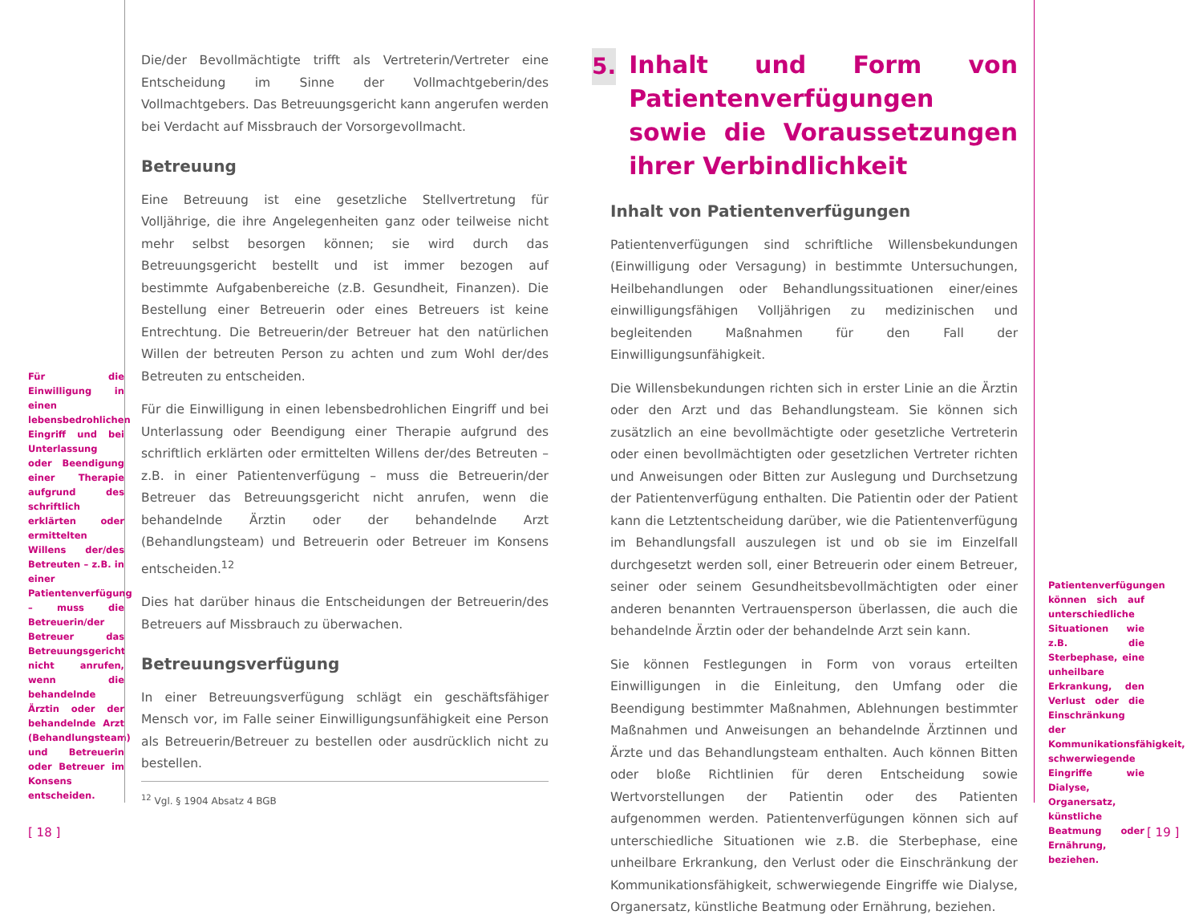Für die Einwilligung in einen lebensbedrohlichen Eingriff und bei Unterlassung oder Beendigung einer Therapie aufgrund des schriftlich erklärten oder ermittelten Willens der/des Betreuten – z.B. in einer Patientenverfügung – muss die Betreuerin/der Betreuer das Betreuungsgericht nicht anrufen, wenn die behandelnde Ärztin oder der behandelnde Arzt (Behandlungsteam) und Betreuerin oder Betreuer im Konsens entscheiden.
Die/der Bevollmächtigte trifft als Vertreterin/Vertreter eine Entscheidung im Sinne der Vollmachtgeberin/des Vollmachtgebers. Das Betreuungsgericht kann angerufen werden bei Verdacht auf Missbrauch der Vorsorgevollmacht.
Betreuung
Eine Betreuung ist eine gesetzliche Stellvertretung für Volljährige, die ihre Angelegenheiten ganz oder teilweise nicht mehr selbst besorgen können; sie wird durch das Betreuungsgericht bestellt und ist immer bezogen auf bestimmte Aufgabenbereiche (z.B. Gesundheit, Finanzen). Die Bestellung einer Betreuerin oder eines Betreuers ist keine Entrechtung. Die Betreuerin/der Betreuer hat den natürlichen Willen der betreuten Person zu achten und zum Wohl der/des Betreuten zu entscheiden.
Für die Einwilligung in einen lebensbedrohlichen Eingriff und bei Unterlassung oder Beendigung einer Therapie aufgrund des schriftlich erklärten oder ermittelten Willens der/des Betreuten – z.B. in einer Patientenverfügung – muss die Betreuerin/der Betreuer das Betreuungsgericht nicht anrufen, wenn die behandelnde Ärztin oder der behandelnde Arzt (Behandlungsteam) und Betreuerin oder Betreuer im Konsens entscheiden.<sup>12</sup>
Dies hat darüber hinaus die Entscheidungen der Betreuerin/des Betreuers auf Missbrauch zu überwachen.
Betreuungsverfügung
In einer Betreuungsverfügung schlägt ein geschäftsfähiger Mensch vor, im Falle seiner Einwilligungsunfähigkeit eine Person als Betreuerin/Betreuer zu bestellen oder ausdrücklich nicht zu bestellen.
<sup>12</sup> Vgl. § 1904 Absatz 4 BGB
5.
Inhalt und Form von Patienten­verfügungen sowie die Voraus­setzungen ihrer Verbindlichkeit
Inhalt von Patientenverfügungen
Patientenverfügungen sind schriftliche Willensbekundungen (Einwilligung oder Versagung) in bestimmte Untersuchungen, Heilbehandlungen oder Behandlungssituationen einer/eines einwilligungsfähigen Volljährigen zu medizinischen und begleitenden Maßnahmen für den Fall der Einwilligungsunfähigkeit.
Die Willensbekundungen richten sich in erster Linie an die Ärztin oder den Arzt und das Behandlungsteam. Sie können sich zusätzlich an eine bevollmächtigte oder gesetzliche Vertreterin oder einen bevollmächtigten oder gesetzlichen Vertreter richten und Anweisungen oder Bitten zur Auslegung und Durchsetzung der Patientenverfügung enthalten. Die Patientin oder der Patient kann die Letztentscheidung darüber, wie die Patientenverfügung im Behandlungsfall auszulegen ist und ob sie im Einzelfall durchgesetzt werden soll, einer Betreuerin oder einem Betreuer, seiner oder seinem Gesundheitsbevollmächtigten oder einer anderen benannten Vertrauensperson überlassen, die auch die behandelnde Ärztin oder der behandelnde Arzt sein kann.
Sie können Festlegungen in Form von voraus erteilten Einwilligungen in die Einleitung, den Umfang oder die Beendigung bestimmter Maßnahmen, Ablehnungen bestimmter Maßnahmen und Anweisungen an behandelnde Ärztinnen und Ärzte und das Behandlungsteam enthalten. Auch können Bitten oder bloße Richtlinien für deren Entscheidung sowie Wertvorstellungen der Patientin oder des Patienten aufgenommen werden. Patientenverfügungen können sich auf unterschiedliche Situationen wie z.B. die Sterbephase, eine unheilbare Erkrankung, den Verlust oder die Einschränkung der Kommunikationsfähigkeit, schwerwiegende Eingriffe wie Dialyse, Organersatz, künstliche Beatmung oder Ernährung, beziehen.
Patientenverfügungen können sich auf unterschiedliche Situationen wie z.B. die Sterbephase, eine unheilbare Erkrankung, den Verlust oder die Einschränkung der Kommunikationsfähigkeit, schwerwiegende Eingriffe wie Dialyse, Organersatz, künstliche Beatmung oder Ernährung, beziehen.
[ 18 ] [ 19 ]